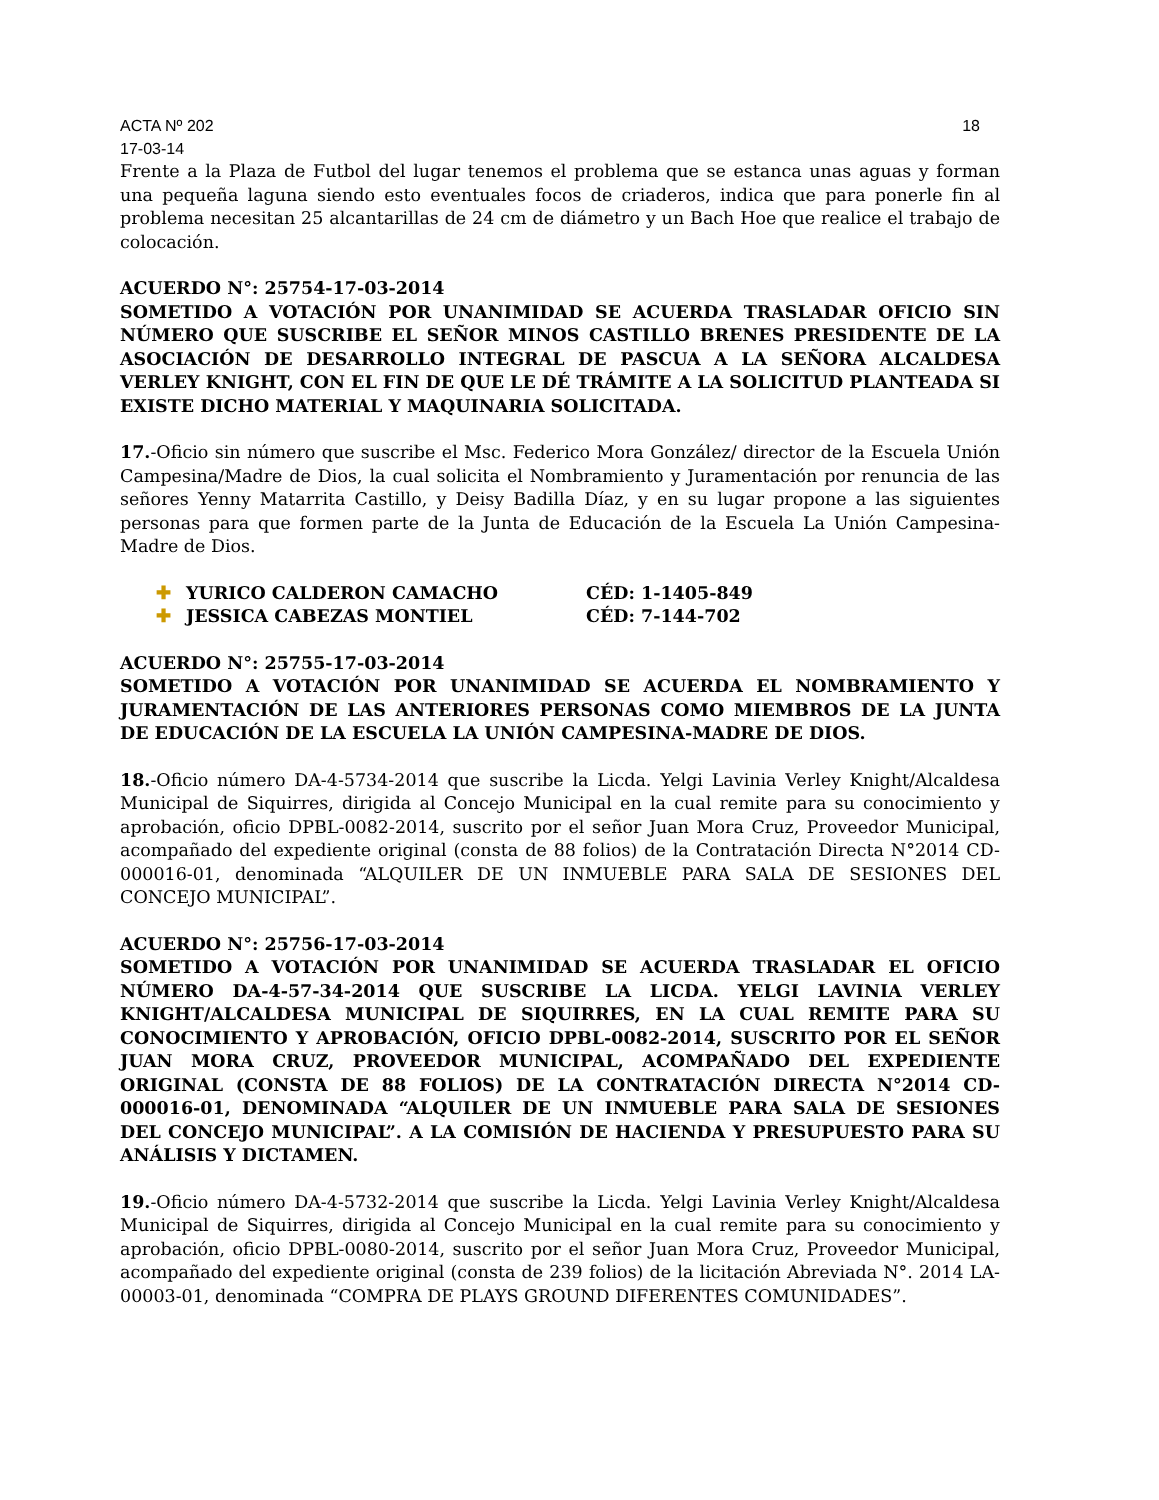ACTA Nº 202 18
17-03-14
Frente a la Plaza de Futbol del lugar tenemos el problema que se estanca unas aguas y forman una pequeña laguna siendo esto eventuales focos de criaderos, indica que para ponerle fin al problema necesitan 25 alcantarillas de 24 cm de diámetro y un Bach Hoe que realice el trabajo de colocación.
ACUERDO N°: 25754-17-03-2014
SOMETIDO A VOTACIÓN POR UNANIMIDAD SE ACUERDA TRASLADAR OFICIO SIN NÚMERO QUE SUSCRIBE EL SEÑOR MINOS CASTILLO BRENES PRESIDENTE DE LA ASOCIACIÓN DE DESARROLLO INTEGRAL DE PASCUA A LA SEÑORA ALCALDESA VERLEY KNIGHT, CON EL FIN DE QUE LE DÉ TRÁMITE A LA SOLICITUD PLANTEADA SI EXISTE DICHO MATERIAL Y MAQUINARIA SOLICITADA.
17.-Oficio sin número que suscribe el Msc. Federico Mora González/ director de la Escuela Unión Campesina/Madre de Dios, la cual solicita el Nombramiento y Juramentación por renuncia de las señores Yenny Matarrita Castillo, y Deisy Badilla Díaz, y en su lugar propone a las siguientes personas para que formen parte de la Junta de Educación de la Escuela La Unión Campesina-Madre de Dios.
✚ YURICO CALDERON CAMACHO CÉD: 1-1405-849
✚ JESSICA CABEZAS MONTIEL CÉD: 7-144-702
ACUERDO N°: 25755-17-03-2014
SOMETIDO A VOTACIÓN POR UNANIMIDAD SE ACUERDA EL NOMBRAMIENTO Y JURAMENTACIÓN DE LAS ANTERIORES PERSONAS COMO MIEMBROS DE LA JUNTA DE EDUCACIÓN DE LA ESCUELA LA UNIÓN CAMPESINA-MADRE DE DIOS.
18.-Oficio número DA-4-5734-2014 que suscribe la Licda. Yelgi Lavinia Verley Knight/Alcaldesa Municipal de Siquirres, dirigida al Concejo Municipal en la cual remite para su conocimiento y aprobación, oficio DPBL-0082-2014, suscrito por el señor Juan Mora Cruz, Proveedor Municipal, acompañado del expediente original (consta de 88 folios) de la Contratación Directa N°2014 CD-000016-01, denominada “ALQUILER DE UN INMUEBLE PARA SALA DE SESIONES DEL CONCEJO MUNICIPAL”.
ACUERDO N°: 25756-17-03-2014
SOMETIDO A VOTACIÓN POR UNANIMIDAD SE ACUERDA TRASLADAR EL OFICIO NÚMERO DA-4-57-34-2014 QUE SUSCRIBE LA LICDA. YELGI LAVINIA VERLEY KNIGHT/ALCALDESA MUNICIPAL DE SIQUIRRES, EN LA CUAL REMITE PARA SU CONOCIMIENTO Y APROBACIÓN, OFICIO DPBL-0082-2014, SUSCRITO POR EL SEÑOR JUAN MORA CRUZ, PROVEEDOR MUNICIPAL, ACOMPAÑADO DEL EXPEDIENTE ORIGINAL (CONSTA DE 88 FOLIOS) DE LA CONTRATACIÓN DIRECTA N°2014 CD-000016-01, DENOMINADA “ALQUILER DE UN INMUEBLE PARA SALA DE SESIONES DEL CONCEJO MUNICIPAL”. A LA COMISIÓN DE HACIENDA Y PRESUPUESTO PARA SU ANÁLISIS Y DICTAMEN.
19.-Oficio número DA-4-5732-2014 que suscribe la Licda. Yelgi Lavinia Verley Knight/Alcaldesa Municipal de Siquirres, dirigida al Concejo Municipal en la cual remite para su conocimiento y aprobación, oficio DPBL-0080-2014, suscrito por el señor Juan Mora Cruz, Proveedor Municipal, acompañado del expediente original (consta de 239 folios) de la licitación Abreviada N°. 2014 LA-00003-01, denominada “COMPRA DE PLAYS GROUND DIFERENTES COMUNIDADES”.